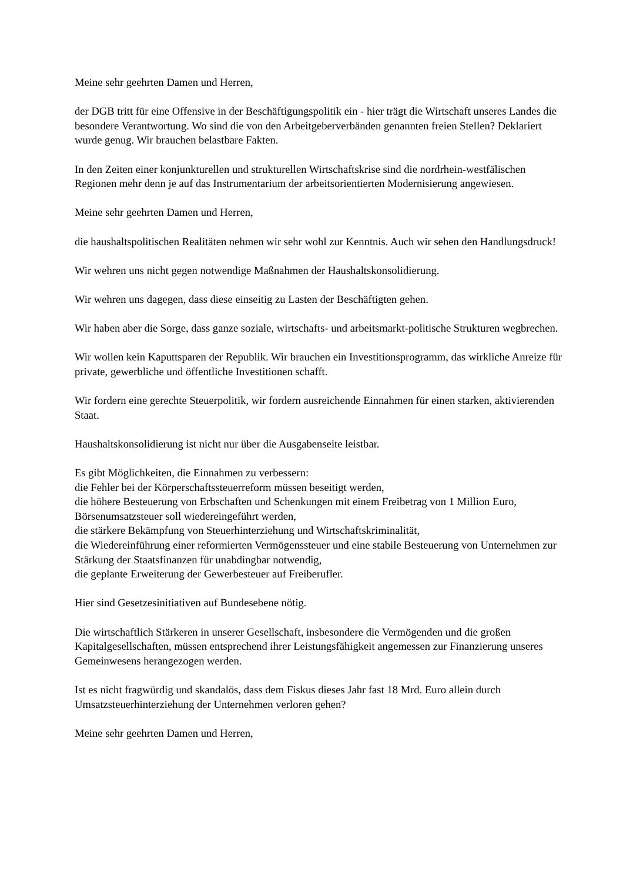Meine sehr geehrten Damen und Herren,
der DGB tritt für eine Offensive in der Beschäftigungspolitik ein - hier trägt die Wirtschaft unseres Landes die besondere Verantwortung. Wo sind die von den Arbeitgeberverbänden genannten freien Stellen? Deklariert wurde genug. Wir brauchen belastbare Fakten.
In den Zeiten einer konjunkturellen und strukturellen Wirtschaftskrise sind die nordrhein-westfälischen Regionen mehr denn je auf das Instrumentarium der arbeitsorientierten Modernisierung angewiesen.
Meine sehr geehrten Damen und Herren,
die haushaltspolitischen Realitäten nehmen wir sehr wohl zur Kenntnis. Auch wir sehen den Handlungsdruck!
Wir wehren uns nicht gegen notwendige Maßnahmen der Haushaltskonsolidierung.
Wir wehren uns dagegen, dass diese einseitig zu Lasten der Beschäftigten gehen.
Wir haben aber die Sorge, dass ganze soziale, wirtschafts- und arbeitsmarkt-politische Strukturen wegbrechen.
Wir wollen kein Kaputtsparen der Republik. Wir brauchen ein Investitionsprogramm, das wirkliche Anreize für private, gewerbliche und öffentliche Investitionen schafft.
Wir fordern eine gerechte Steuerpolitik, wir fordern ausreichende Einnahmen für einen starken, aktivierenden Staat.
Haushaltskonsolidierung ist nicht nur über die Ausgabenseite leistbar.
Es gibt Möglichkeiten, die Einnahmen zu verbessern:
die Fehler bei der Körperschaftssteuerreform müssen beseitigt werden,
die höhere Besteuerung von Erbschaften und Schenkungen mit einem Freibetrag von 1 Million Euro,
Börsenumsatzsteuer soll wiedereingeführt werden,
die stärkere Bekämpfung von Steuerhinterziehung und Wirtschaftskriminalität,
die Wiedereinführung einer reformierten Vermögenssteuer und eine stabile Besteuerung von Unternehmen zur Stärkung der Staatsfinanzen für unabdingbar notwendig,
die geplante Erweiterung der Gewerbesteuer auf Freiberufler.
Hier sind Gesetzesinitiativen auf Bundesebene nötig.
Die wirtschaftlich Stärkeren in unserer Gesellschaft, insbesondere die Vermögenden und die großen Kapitalgesellschaften, müssen entsprechend ihrer Leistungsfähigkeit angemessen zur Finanzierung unseres Gemeinwesens herangezogen werden.
Ist es nicht fragwürdig und skandalös, dass dem Fiskus dieses Jahr fast 18 Mrd. Euro allein durch Umsatzsteuerhinterziehung der Unternehmen verloren gehen?
Meine sehr geehrten Damen und Herren,